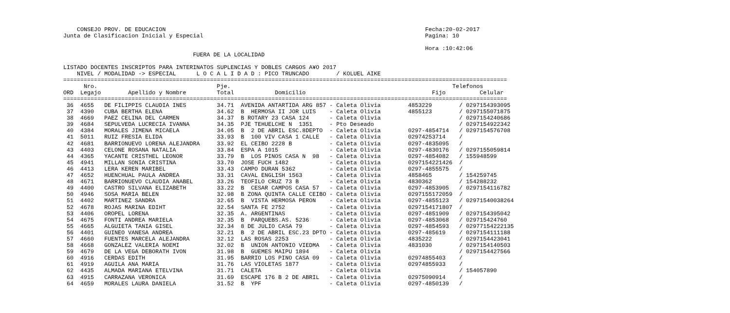CONSEJO PROV. DE EDUCACION                                                                            Fecha:20-02-2017
Junta de Clasificacion Inicial y Especial                                                                 Pagina: 10

                                                                                                          Hora :10:42:06
                                      FUERA DE LA LOCALIDAD

LISTADO DOCENTES INSCRIPTOS PARA INTERINATOS SUPLENCIAS Y DOBLES CARGOS A¥O 2017
    NIVEL / MODALIDAD -> ESPECIAL      L O C A L I D A D : PICO TRUNCADO        / KOLUEL AIKE
==================================================================================================================================
      Nro.                                   Pje.                                                                 Telefonos
ORD  Legajo        Apellido y Nombre         Total            Domicilio                                     Fijo          Celular
==================================================================================================================================
| 36 4655 DE FILIPPIS CLAUDIA INES 34.71 AVENIDA ANTARTIDA ARG 857 - Caleta Olivia 4853229 / 0297154393095 |
| 37 4390 CUBA BERTHA ELENA 34.62 B HERMOSA II JOR LUIS - Caleta Olivia 4855123 / 0297155071875 |
| 38 4669 PAEZ CELINA DEL CARMEN 34.37 B ROTARY 23 CASA 124 - Caleta Olivia / 0297154240686 |
| 39 4684 SEPULVEDA LUCRECIA IVANNA 34.35 PJE TEHUELCHE N 1351 - Pto Deseado / 0297154922342 |
| 40 4384 MORALES JIMENA MICAELA 34.05 B 2 DE ABRIL ESC.8DEPTO - Caleta Olivia 0297-4854714 / 0297154576708 |
| 41 5011 RUIZ FRESIA ELIDA 33.93 B 100 VIV CASA 1 CALLE - Caleta Olivia 02974253714 / |
| 42 4681 BARRIONUEVO LORENA ALEJANDRA 33.92 EL CEIBO 2228 B - Caleta Olivia 0297-4835095 / |
| 43 4403 CELONE ROSANA NATALIA 33.84 ESPA A 1015 - Caleta Olivia 0297-4830176 / 0297155059814 |
| 44 4365 YACANTE CRISTHEL LEONOR 33.79 B LOS PINOS CASA N 98 - Caleta Olivia 0297-4854082 / 155948599 |
| 45 4941 MILLAN SONIA CRISTINA 33.70 JOSE FUCH 1482 - Caleta Olivia 0297154221426 / |
| 46 4413 LERA KEREN MARIBEL 33.43 CAMPO DURAN 5362 - Caleta Olivia 0297-4855575 / |
| 47 4652 HUENCHUAL PAULA ANDREA 33.31 CAVAL ENGLISH 1563 - Caleta Olivia 4858465 / 154259745 |
| 48 4671 BARRIONUEVO CLAUDIA ANABEL 33.26 TEOFILO CRUZ 73 B - Caleta Olivia 4830362 / 154288232 |
| 49 4400 CASTRO SILVANA ELIZABETH 33.22 B CESAR CAMPOS CASA 57 - Caleta Olivia 0297-4853905 / 0297154116782 |
| 50 4946 SOSA MARIA BELEN 32.98 B ZONA QUINTA CALLE CEIBO - Caleta Olivia 0297155172059 / |
| 51 4402 MARTINEZ SANDRA 32.65 B VISTA HERMOSA PERON - Caleta Olivia 0297-4855123 / 02971540038264 |
| 52 4678 ROJAS MARINA EDIHT 32.54 SANTA FE 2752 - Caleta Olivia 0297154171807 / |
| 53 4406 OROPEL LORENA 32.35 A. ARGENTINAS - Caleta Olivia 0297-4851909 / 0297154395042 |
| 54 4675 FONTI ANDREA MARIELA 32.35 B PARQUEBS.AS. 5236 - Caleta Olivia 0297-4853068 / 029715424760 |
| 55 4665 ALGUIETA TANIA GISEL 32.34 8 DE JULIO CASA 79 - Caleta Olivia 0297-4854593 / 02977154222135 |
| 56 4401 GUINEO VANESA ANDREA 32.21 B 2 DE ABRIL ESC.23 DPTO - Caleta Olivia 0297-485619 / 0297154111188 |
| 57 4660 FUENTES MARCELA ALEJANDRA 32.12 LAS ROSAS 2253 - Caleta Olivia 4835222 / 0297154423041 |
| 58 4668 GONZALEZ VALERIA NOEMI 32.02 B UNION ANTONIO VIEDMA - Caleta Olivia 4831030 / 0297154140503 |
| 59 4679 DE LA VEGA DEBORATH IVON 31.98 B GUEMES MAIPU 1894 - Caleta Olivia / 0297154427566 |
| 60 4916 CERDAS EDITH 31.95 BARRIO LOS PINO CASA 09 - Caleta Olivia 02974855403 / |
| 61 4919 AGUILA ANA MARIA 31.76 LAS VIOLETAS 1877 - Caleta Olivia 02974855933 / |
| 62 4435 ALMADA MARIANA ETELVINA 31.71 CALETA - Caleta Olivia / 154057890 |
| 63 4915 CARRAZANA VERONICA 31.69 ESCAPE 176 B 2 DE ABRIL - Caleta Olivia 02975090914 / |
| 64 4659 MORALES LAURA DANIELA 31.52 B YPF - Caleta Olivia 0297-4850139 / |